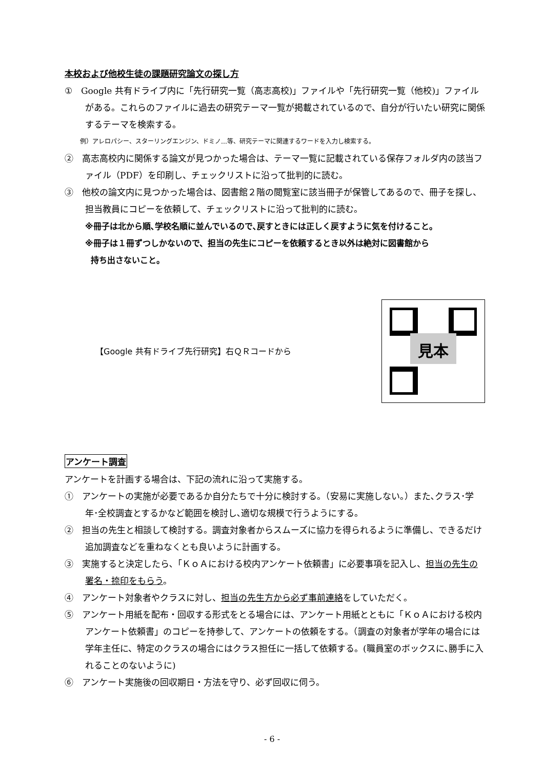本校および他校生徒の課題研究論文の探し方
①　Google 共有ドライブ内に「先行研究一覧（高志高校)」ファイルや「先行研究一覧（他校)」ファイルがある。これらのファイルに過去の研究テーマ一覧が掲載されているので、自分が行いたい研究に関係するテーマを検索する。
例）アレロパシー、スターリングエンジン、ドミノ…等、研究テーマに関連するワードを入力し検索する。
②　高志高校内に関係する論文が見つかった場合は、テーマ一覧に記載されている保存フォルダ内の該当ファイル（PDF）を印刷し、チェックリストに沿って批判的に読む。
③　他校の論文内に見つかった場合は、図書館２階の閲覧室に該当冊子が保管してあるので、冊子を探し、担当教員にコピーを依頼して、チェックリストに沿って批判的に読む。
※冊子は北から順､学校名順に並んでいるので､戻すときには正しく戻すように気を付けること。
※冊子は１冊ずつしかないので、担当の先生にコピーを依頼するとき以外は絶対に図書館から
持ち出さないこと。
【Google 共有ドライブ先行研究】右ＱＲコードから
見本
アンケート調査
アンケートを計画する場合は、下記の流れに沿って実施する。
①　アンケートの実施が必要であるか自分たちで十分に検討する。（安易に実施しない。）また､クラス･学年･全校調査とするかなど範囲を検討し､適切な規模で行うようにする。
②　担当の先生と相談して検討する。調査対象者からスムーズに協力を得られるように準備し、できるだけ追加調査などを重ねなくとも良いように計画する。
③　実施すると決定したら､「ＫｏＡにおける校内アンケート依頼書」に必要事項を記入し、担当の先生の署名・捺印をもらう。
④　アンケート対象者やクラスに対し、担当の先生方から必ず事前連絡をしていただく。
⑤　アンケート用紙を配布・回収する形式をとる場合には、アンケート用紙とともに「ＫｏＡにおける校内アンケート依頼書」のコピーを持参して、アンケートの依頼をする。（調査の対象者が学年の場合には学年主任に、特定のクラスの場合にはクラス担任に一括して依頼する。(職員室のボックスに､勝手に入れることのないように)
⑥　アンケート実施後の回収期日・方法を守り、必ず回収に伺う。
- 6 -